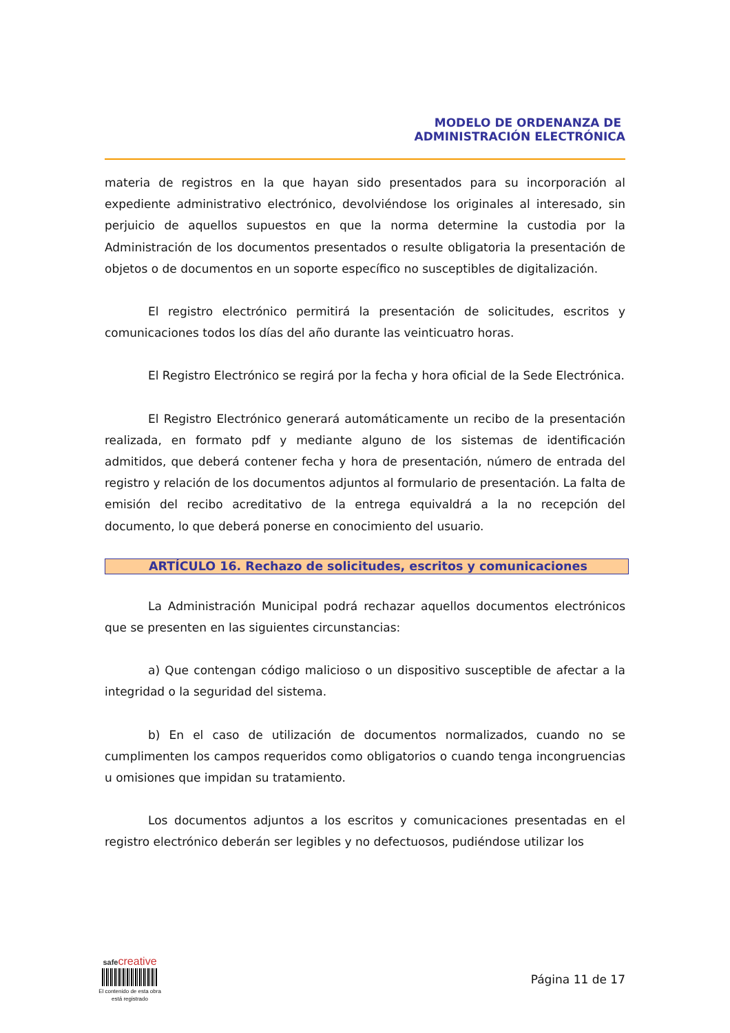MODELO DE ORDENANZA DE
ADMINISTRACIÓN ELECTRÓNICA
materia de registros en la que hayan sido presentados para su incorporación al expediente administrativo electrónico, devolviéndose los originales al interesado, sin perjuicio de aquellos supuestos en que la norma determine la custodia por la Administración de los documentos presentados o resulte obligatoria la presentación de objetos o de documentos en un soporte específico no susceptibles de digitalización.
El registro electrónico permitirá la presentación de solicitudes, escritos y comunicaciones todos los días del año durante las veinticuatro horas.
El Registro Electrónico se regirá por la fecha y hora oficial de la Sede Electrónica.
El Registro Electrónico generará automáticamente un recibo de la presentación realizada, en formato pdf y mediante alguno de los sistemas de identificación admitidos, que deberá contener fecha y hora de presentación, número de entrada del registro y relación de los documentos adjuntos al formulario de presentación. La falta de emisión del recibo acreditativo de la entrega equivaldrá a la no recepción del documento, lo que deberá ponerse en conocimiento del usuario.
ARTÍCULO 16. Rechazo de solicitudes, escritos y comunicaciones
La Administración Municipal podrá rechazar aquellos documentos electrónicos que se presenten en las siguientes circunstancias:
a) Que contengan código malicioso o un dispositivo susceptible de afectar a la integridad o la seguridad del sistema.
b) En el caso de utilización de documentos normalizados, cuando no se cumplimenten los campos requeridos como obligatorios o cuando tenga incongruencias u omisiones que impidan su tratamiento.
Los documentos adjuntos a los escritos y comunicaciones presentadas en el registro electrónico deberán ser legibles y no defectuosos, pudiéndose utilizar los
safecreative
El contenido de esta obra
está registrado
Página 11 de 17